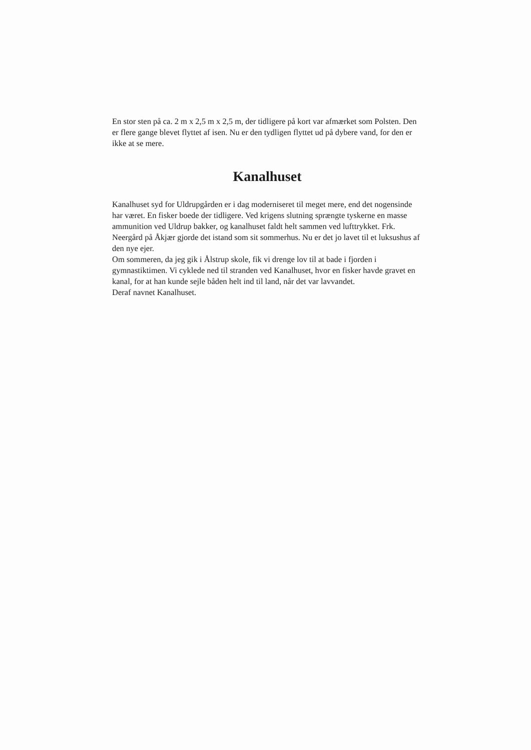En stor sten på ca. 2 m x 2,5 m x 2,5 m, der tidligere på kort var afmærket som Polsten. Den er flere gange blevet flyttet af isen. Nu er den tydligen flyttet ud på dybere vand, for den er ikke at se mere.
Kanalhuset
Kanalhuset syd for Uldrupgården er i dag moderniseret til meget mere, end det nogensinde har været. En fisker boede der tidligere. Ved krigens slutning sprængte tyskerne en masse ammunition ved Uldrup bakker, og kanalhuset faldt helt sammen ved lufttrykket. Frk. Neergård på Åkjær gjorde det istand som sit sommerhus. Nu er det jo lavet til et luksushus af den nye ejer.
Om sommeren, da jeg gik i Ålstrup skole, fik vi drenge lov til at bade i fjorden i gymnastiktimen. Vi cyklede ned til stranden ved Kanalhuset, hvor en fisker havde gravet en kanal, for at han kunde sejle båden helt ind til land, når det var lavvandet.
Deraf navnet Kanalhuset.